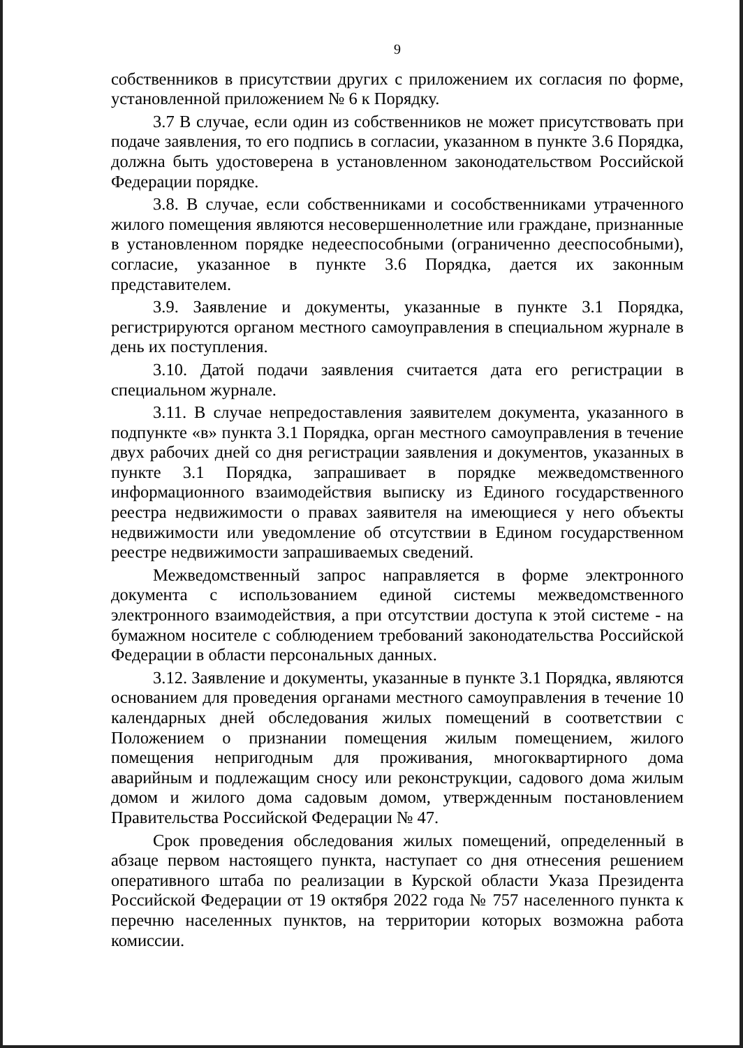9
собственников в присутствии других с приложением их согласия по форме, установленной приложением № 6 к Порядку.
3.7 В случае, если один из собственников не может присутствовать при подаче заявления, то его подпись в согласии, указанном в пункте 3.6 Порядка, должна быть удостоверена в установленном законодательством Российской Федерации порядке.
3.8. В случае, если собственниками и сособственниками утраченного жилого помещения являются несовершеннолетние или граждане, признанные в установленном порядке недееспособными (ограниченно дееспособными), согласие, указанное в пункте 3.6 Порядка, дается их законным представителем.
3.9. Заявление и документы, указанные в пункте 3.1 Порядка, регистрируются органом местного самоуправления в специальном журнале в день их поступления.
3.10. Датой подачи заявления считается дата его регистрации в специальном журнале.
3.11. В случае непредоставления заявителем документа, указанного в подпункте «в» пункта 3.1 Порядка, орган местного самоуправления в течение двух рабочих дней со дня регистрации заявления и документов, указанных в пункте 3.1 Порядка, запрашивает в порядке межведомственного информационного взаимодействия выписку из Единого государственного реестра недвижимости о правах заявителя на имеющиеся у него объекты недвижимости или уведомление об отсутствии в Едином государственном реестре недвижимости запрашиваемых сведений.
Межведомственный запрос направляется в форме электронного документа с использованием единой системы межведомственного электронного взаимодействия, а при отсутствии доступа к этой системе - на бумажном носителе с соблюдением требований законодательства Российской Федерации в области персональных данных.
3.12. Заявление и документы, указанные в пункте 3.1 Порядка, являются основанием для проведения органами местного самоуправления в течение 10 календарных дней обследования жилых помещений в соответствии с Положением о признании помещения жилым помещением, жилого помещения непригодным для проживания, многоквартирного дома аварийным и подлежащим сносу или реконструкции, садового дома жилым домом и жилого дома садовым домом, утвержденным постановлением Правительства Российской Федерации № 47.
Срок проведения обследования жилых помещений, определенный в абзаце первом настоящего пункта, наступает со дня отнесения решением оперативного штаба по реализации в Курской области Указа Президента Российской Федерации от 19 октября 2022 года № 757 населенного пункта к перечню населенных пунктов, на территории которых возможна работа комиссии.